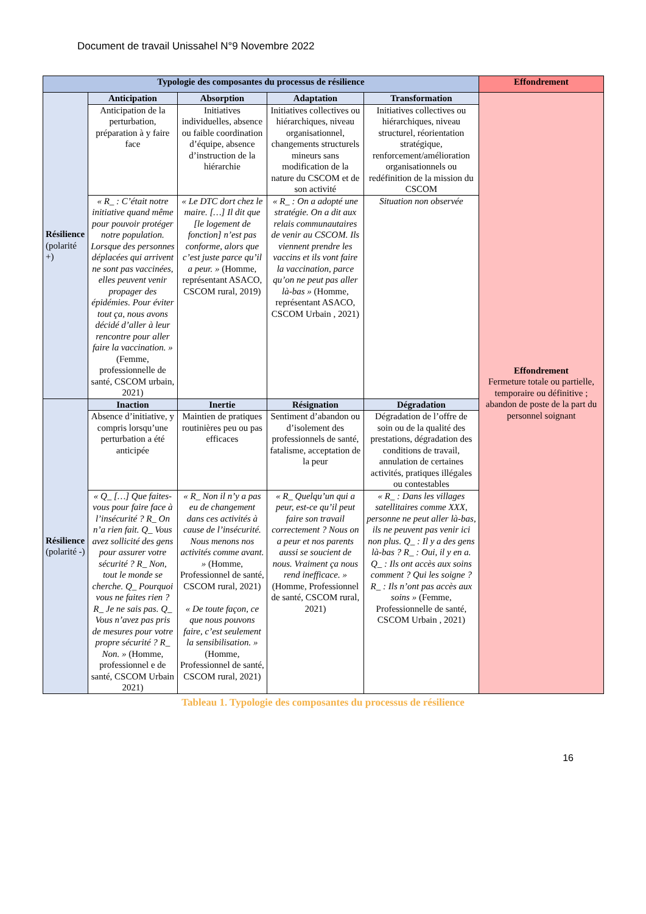Document de travail Unissahel N°9 Novembre 2022
| Typologie des composantes du processus de résilience | | | | | Effondrement |
| --- | --- | --- | --- | --- | --- |
| Résilience (polarité +) | Anticipation | Absorption | Adaptation | Transformation | Effondrement Fermeture totale ou partielle, temporaire ou définitive ; abandon de poste de la part du personnel soignant |
| | Anticipation de la perturbation, préparation à y faire face | Initiatives individuelles, absence ou faible coordination d’équipe, absence d’instruction de la hiérarchie | Initiatives collectives ou hiérarchiques, niveau organisationnel, changements structurels mineurs sans modification de la nature du CSCOM et de son activité | Initiatives collectives ou hiérarchiques, niveau structurel, réorientation stratégique, renforcement/amélioration organisationnels ou redéfinition de la mission du CSCOM | |
| | « R_ : C’était notre initiative quand même pour pouvoir protéger notre population. Lorsque des personnes déplacées qui arrivent ne sont pas vaccinées, elles peuvent venir propager des épidémies. Pour éviter tout ça, nous avons décidé d’aller à leur rencontre pour aller faire la vaccination. » (Femme, professionnelle de santé, CSCOM urbain, 2021) | « Le DTC dort chez le maire. […] Il dit que [le logement de fonction] n’est pas conforme, alors que c’est juste parce qu’il a peur. » (Homme, représentant ASACO, CSCOM rural, 2019) | « R_ : On a adopté une stratégie. On a dit aux relais communautaires de venir au CSCOM. Ils viennent prendre les vaccins et ils vont faire la vaccination, parce qu’on ne peut pas aller là-bas » (Homme, représentant ASACO, CSCOM Urbain , 2021) | Situation non observée | |
| Résilience (polarité -) | Inaction | Inertie | Résignation | Dégradation | |
| | Absence d’initiative, y compris lorsqu’une perturbation a été anticipée | Maintien de pratiques routinières peu ou pas efficaces | Sentiment d’abandon ou d’isolement des professionnels de santé, fatalisme, acceptation de la peur | Dégradation de l’offre de soin ou de la qualité des prestations, dégradation des conditions de travail, annulation de certaines activités, pratiques illégales ou contestables | |
| | « Q_ […] Que faites-vous pour faire face à l’insécurité ? R_ On n’a rien fait. Q_ Vous avez sollicité des gens pour assurer votre sécurité ? R_ Non, tout le monde se cherche. Q_ Pourquoi vous ne faites rien ? R_ Je ne sais pas. Q_ Vous n’avez pas pris de mesures pour votre propre sécurité ? R_ Non. » (Homme, professionnel e de santé, CSCOM Urbain 2021) | « R_ Non il n’y a pas eu de changement dans ces activités à cause de l’insécurité. Nous menons nos activités comme avant. » (Homme, Professionnel de santé, CSCOM rural, 2021) « De toute façon, ce que nous pouvons faire, c’est seulement la sensibilisation. » (Homme, Professionnel de santé, CSCOM rural, 2021) | « R_ Quelqu’un qui a peur, est-ce qu’il peut faire son travail correctement ? Nous on a peur et nos parents aussi se soucient de nous. Vraiment ça nous rend inefficace. » (Homme, Professionnel de santé, CSCOM rural, 2021) | « R_ : Dans les villages satellitaires comme XXX, personne ne peut aller là-bas, ils ne peuvent pas venir ici non plus. Q_ : Il y a des gens là-bas ? R_ : Oui, il y en a. Q_ : Ils ont accès aux soins comment ? Qui les soigne ? R_ : Ils n’ont pas accès aux soins » (Femme, Professionnelle de santé, CSCOM Urbain , 2021) | |
Tableau 1. Typologie des composantes du processus de résilience
16